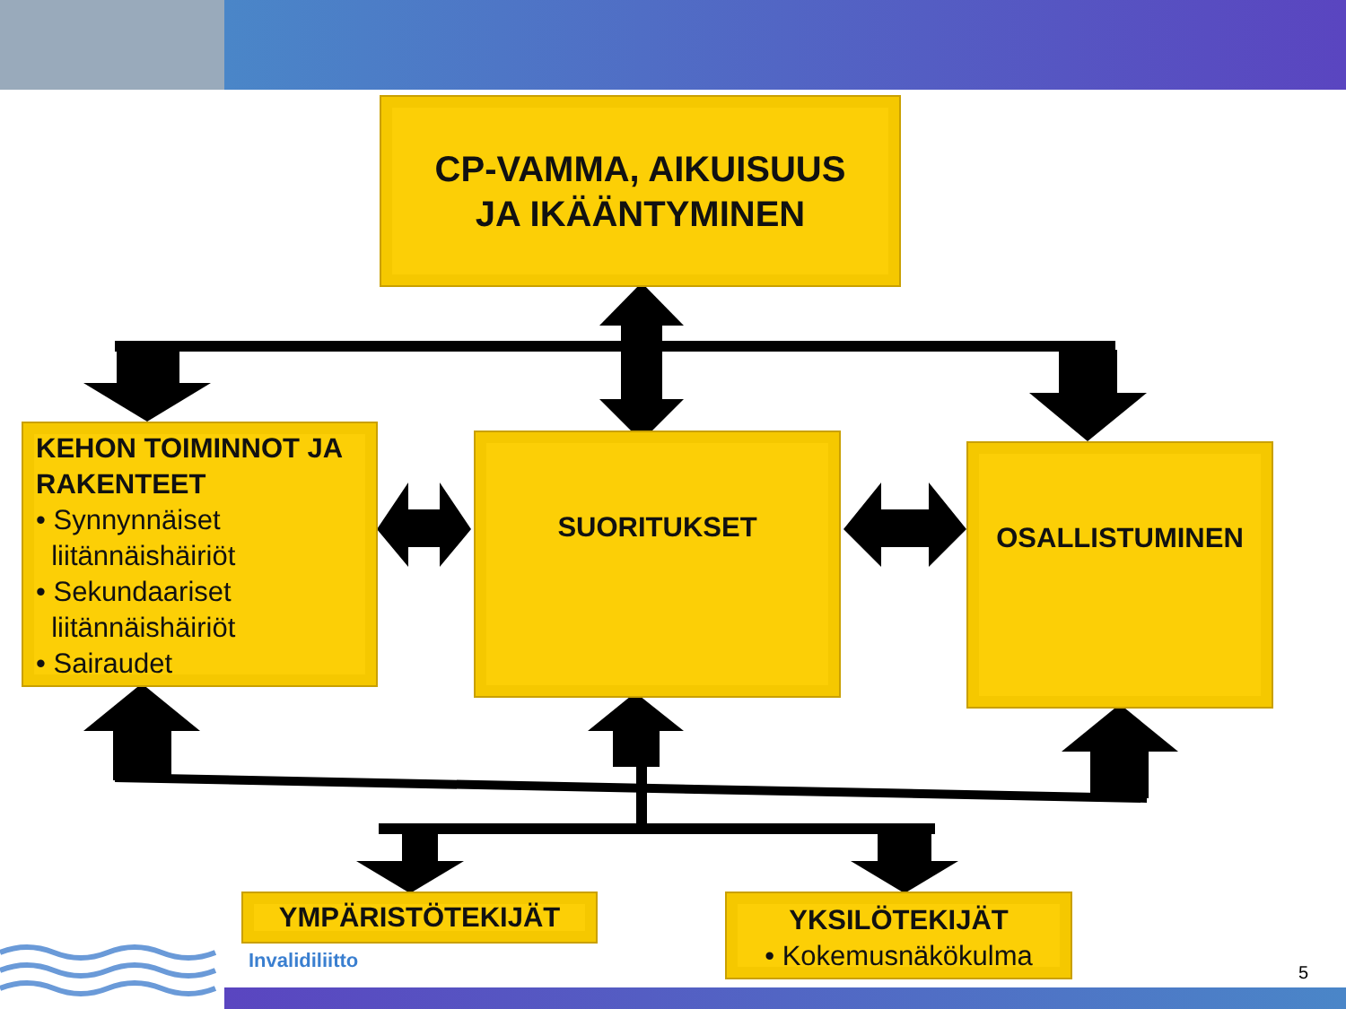CP-VAMMA, AIKUISUUS
JA IKÄÄNTYMINEN
KEHON TOIMINNOT JA RAKENTEET
• Synnynnäiset
liitännäishäiriöt
• Sekundaariset
liitännäishäiriöt
• Sairaudet
SUORITUKSET OSALLISTUMINEN
YMPÄRISTÖTEKIJÄT
YKSILÖTEKIJÄT
• Kokemusnäkökulma
Invalidiliitto
5